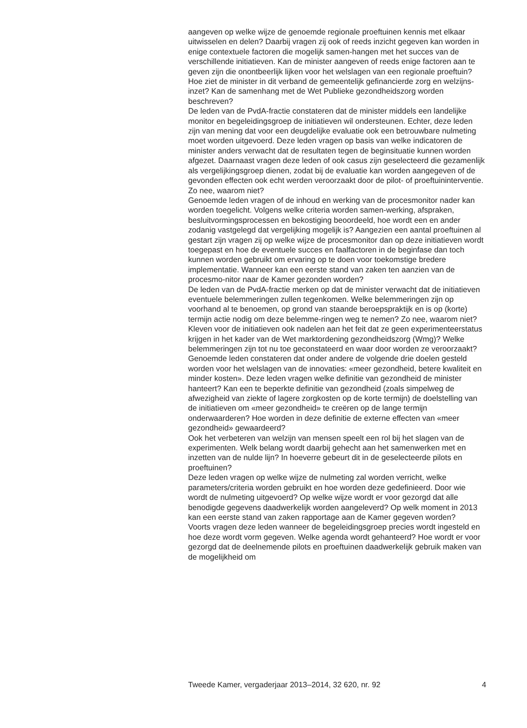aangeven op welke wijze de genoemde regionale proeftuinen kennis met elkaar uitwisselen en delen? Daarbij vragen zij ook of reeds inzicht gegeven kan worden in enige contextuele factoren die mogelijk samen-hangen met het succes van de verschillende initiatieven. Kan de minister aangeven of reeds enige factoren aan te geven zijn die onontbeerlijk lijken voor het welslagen van een regionale proeftuin? Hoe ziet de minister in dit verband de gemeentelijk gefinancierde zorg en welzijns-inzet? Kan de samenhang met de Wet Publieke gezondheidszorg worden beschreven?
De leden van de PvdA-fractie constateren dat de minister middels een landelijke monitor en begeleidingsgroep de initiatieven wil ondersteunen. Echter, deze leden zijn van mening dat voor een deugdelijke evaluatie ook een betrouwbare nulmeting moet worden uitgevoerd. Deze leden vragen op basis van welke indicatoren de minister anders verwacht dat de resultaten tegen de beginsituatie kunnen worden afgezet. Daarnaast vragen deze leden of ook casus zijn geselecteerd die gezamenlijk als vergelijkingsgroep dienen, zodat bij de evaluatie kan worden aangegeven of de gevonden effecten ook echt werden veroorzaakt door de pilot- of proeftuininterventie. Zo nee, waarom niet?
Genoemde leden vragen of de inhoud en werking van de procesmonitor nader kan worden toegelicht. Volgens welke criteria worden samen-werking, afspraken, besluitvormingsprocessen en bekostiging beoordeeld, hoe wordt een en ander zodanig vastgelegd dat vergelijking mogelijk is? Aangezien een aantal proeftuinen al gestart zijn vragen zij op welke wijze de procesmonitor dan op deze initiatieven wordt toegepast en hoe de eventuele succes en faalfactoren in de beginfase dan toch kunnen worden gebruikt om ervaring op te doen voor toekomstige bredere implementatie. Wanneer kan een eerste stand van zaken ten aanzien van de procesmo-nitor naar de Kamer gezonden worden?
De leden van de PvdA-fractie merken op dat de minister verwacht dat de initiatieven eventuele belemmeringen zullen tegenkomen. Welke belemmeringen zijn op voorhand al te benoemen, op grond van staande beroepspraktijk en is op (korte) termijn actie nodig om deze belemme-ringen weg te nemen? Zo nee, waarom niet? Kleven voor de initiatieven ook nadelen aan het feit dat ze geen experimenteerstatus krijgen in het kader van de Wet marktordening gezondheidszorg (Wmg)? Welke belemmeringen zijn tot nu toe geconstateerd en waar door worden ze veroorzaakt?
Genoemde leden constateren dat onder andere de volgende drie doelen gesteld worden voor het welslagen van de innovaties: «meer gezondheid, betere kwaliteit en minder kosten». Deze leden vragen welke definitie van gezondheid de minister hanteert? Kan een te beperkte definitie van gezondheid (zoals simpelweg de afwezigheid van ziekte of lagere zorgkosten op de korte termijn) de doelstelling van de initiatieven om «meer gezondheid» te creëren op de lange termijn onderwaarderen? Hoe worden in deze definitie de externe effecten van «meer gezondheid» gewaardeerd?
Ook het verbeteren van welzijn van mensen speelt een rol bij het slagen van de experimenten. Welk belang wordt daarbij gehecht aan het samenwerken met en inzetten van de nulde lijn? In hoeverre gebeurt dit in de geselecteerde pilots en proeftuinen?
Deze leden vragen op welke wijze de nulmeting zal worden verricht, welke parameters/criteria worden gebruikt en hoe worden deze gedefinieerd. Door wie wordt de nulmeting uitgevoerd? Op welke wijze wordt er voor gezorgd dat alle benodigde gegevens daadwerkelijk worden aangeleverd? Op welk moment in 2013 kan een eerste stand van zaken rapportage aan de Kamer gegeven worden?
Voorts vragen deze leden wanneer de begeleidingsgroep precies wordt ingesteld en hoe deze wordt vorm gegeven. Welke agenda wordt gehanteerd? Hoe wordt er voor gezorgd dat de deelnemende pilots en proeftuinen daadwerkelijk gebruik maken van de mogelijkheid om
Tweede Kamer, vergaderjaar 2013–2014, 32 620, nr. 92 4